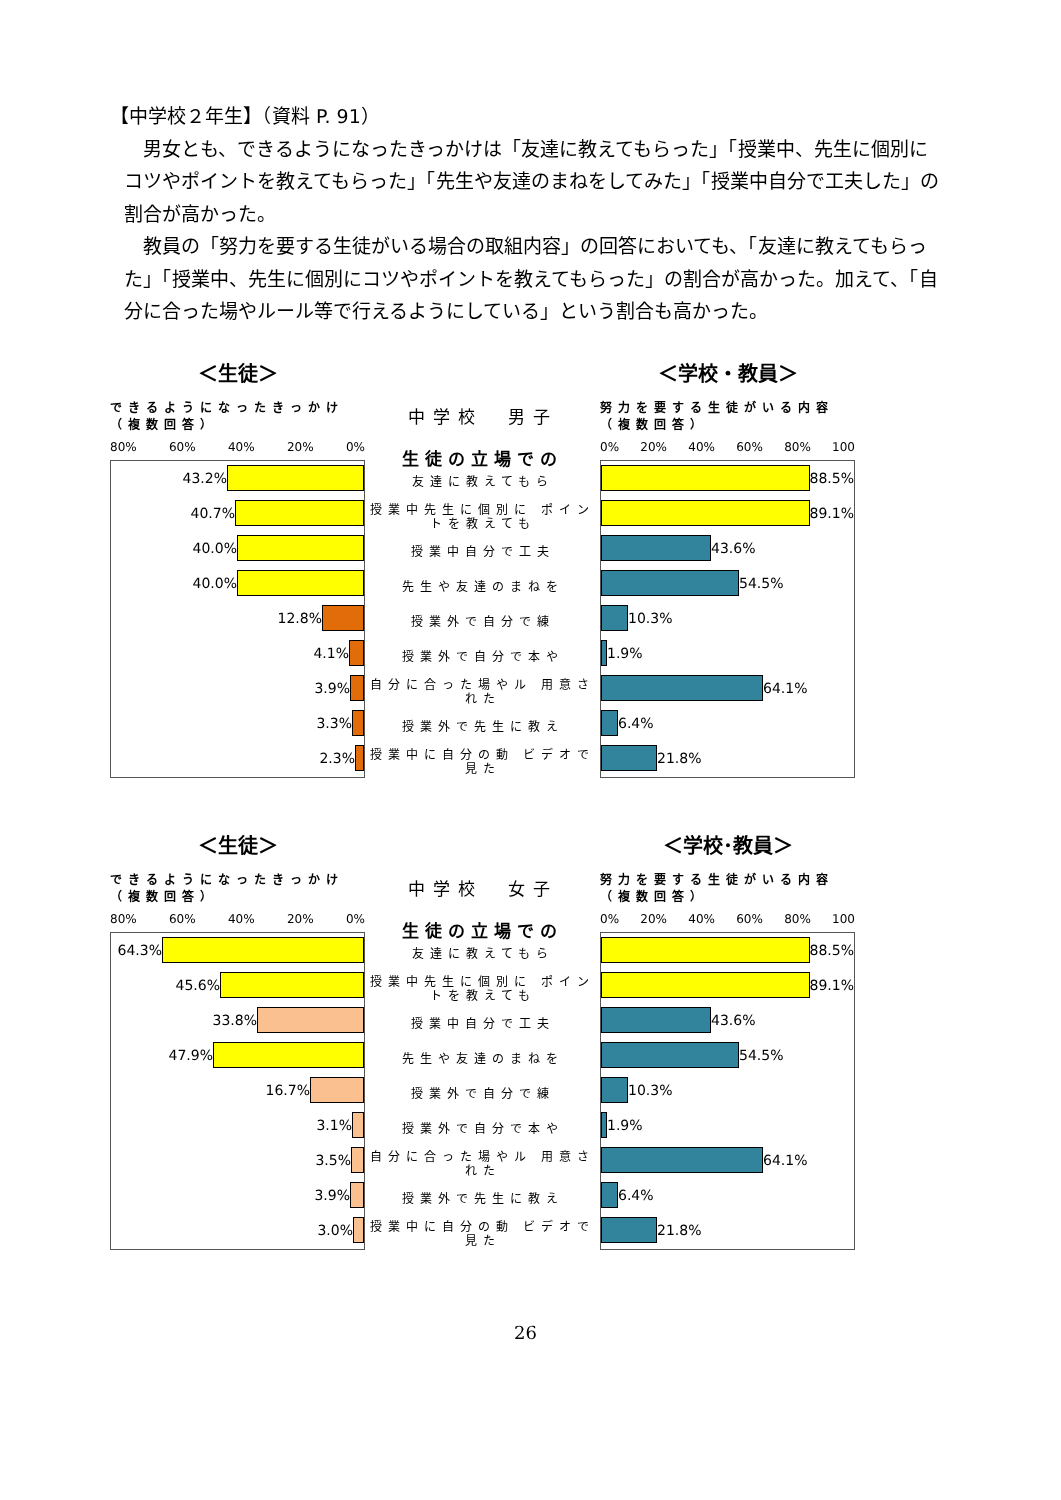【中学校２年生】（資料 P. 91）
男女とも、できるようになったきっかけは「友達に教えてもらった」「授業中、先生に個別にコツやポイントを教えてもらった」「先生や友達のまねをしてみた」「授業中自分で工夫した」の割合が高かった。
教員の「努力を要する生徒がいる場合の取組内容」の回答においても、「友達に教えてもらった」「授業中、先生に個別にコツやポイントを教えてもらった」の割合が高かった。加えて、「自分に合った場やルール等で行えるようにしている」という割合も高かった。
＜生徒＞
できるようになったきっかけ（複数回答）
80% 60% 40% 20% 0%
43.2%
40.7%
40.0%
40.0%
12.8%
4.1%
3.9%
3.3%
2.3%
中学校　男子
生徒の立場での
友達に教えてもら
授業中先生に個別に ポイントを教えても
授業中自分で工夫
先生や友達のまねを
授業外で自分で練
授業外で自分で本や
自分に合った場やル 用意された
授業外で先生に教え
授業中に自分の動 ビデオで見た
＜学校・教員＞
努力を要する生徒がいる内容（複数回答）
0% 20% 40% 60% 80% 100
88.5%
89.1%
43.6%
54.5%
10.3%
1.9%
64.1%
6.4%
21.8%
＜生徒＞
できるようになったきっかけ（複数回答）
80% 60% 40% 20% 0%
64.3%
45.6%
33.8%
47.9%
16.7%
3.1%
3.5%
3.9%
3.0%
中学校　女子
生徒の立場での
友達に教えてもら
授業中先生に個別に ポイントを教えても
授業中自分で工夫
先生や友達のまねを
授業外で自分で練
授業外で自分で本や
自分に合った場やル 用意された
授業外で先生に教え
授業中に自分の動 ビデオで見た
＜学校･教員＞
努力を要する生徒がいる内容（複数回答）
0% 20% 40% 60% 80% 100
88.5%
89.1%
43.6%
54.5%
10.3%
1.9%
64.1%
6.4%
21.8%
26